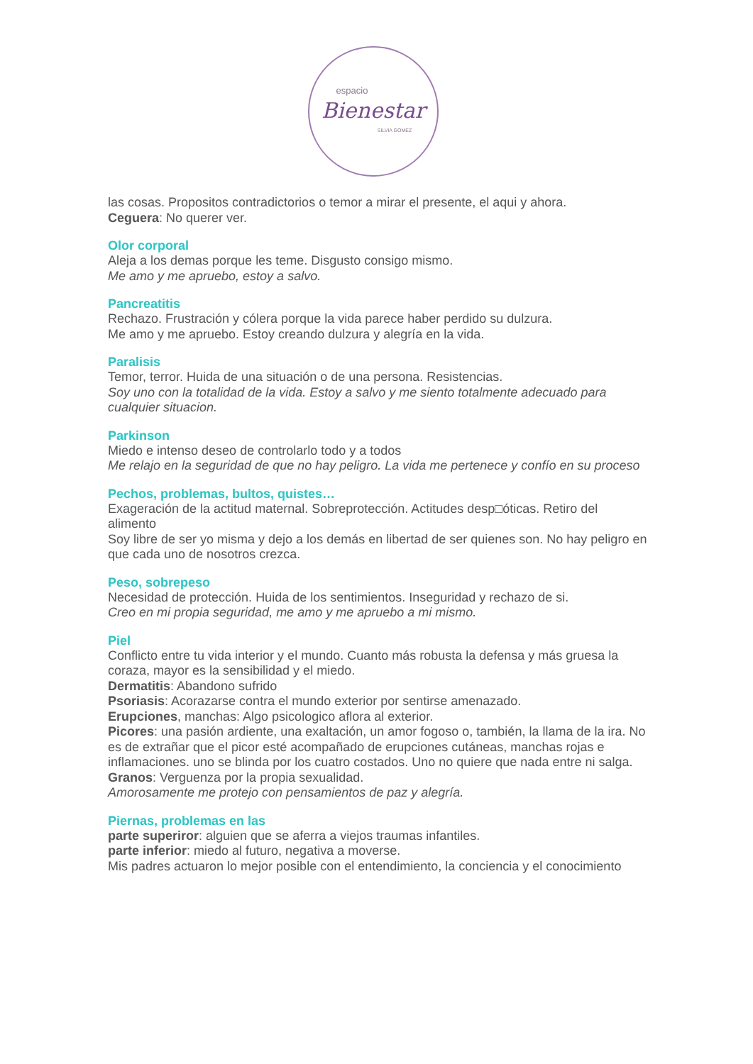espacio
Bienestar
SILVIA GOMEZ
las cosas. Propositos contradictorios o temor a mirar el presente, el aqui y ahora.
Ceguera: No querer ver.
Olor corporal
Aleja a los demas porque les teme. Disgusto consigo mismo.
Me amo y me apruebo, estoy a salvo.
Pancreatitis
Rechazo. Frustración y cólera porque la vida parece haber perdido su dulzura.
Me amo y me apruebo. Estoy creando dulzura y alegría en la vida.
Paralisis
Temor, terror. Huida de una situación o de una persona. Resistencias.
Soy uno con la totalidad de la vida. Estoy a salvo y me siento totalmente adecuado para cualquier situacion.
Parkinson
Miedo e intenso deseo de controlarlo todo y a todos
Me relajo en la seguridad de que no hay peligro. La vida me pertenece y confío en su proceso
Pechos, problemas, bultos, quistes…
Exageración de la actitud maternal. Sobreprotección. Actitudes desp□óticas. Retiro del alimento
Soy libre de ser yo misma y dejo a los demás en libertad de ser quienes son. No hay peligro en que cada uno de nosotros crezca.
Peso, sobrepeso
Necesidad de protección. Huida de los sentimientos. Inseguridad y rechazo de si.
Creo en mi propia seguridad, me amo y me apruebo a mi mismo.
Piel
Conflicto entre tu vida interior y el mundo. Cuanto más robusta la defensa y más gruesa la coraza, mayor es la sensibilidad y el miedo.
Dermatitis: Abandono sufrido
Psoriasis: Acorazarse contra el mundo exterior por sentirse amenazado.
Erupciones, manchas: Algo psicologico aflora al exterior.
Picores: una pasión ardiente, una exaltación, un amor fogoso o, también, la llama de la ira. No es de extrañar que el picor esté acompañado de erupciones cutáneas, manchas rojas e inflamaciones. uno se blinda por los cuatro costados. Uno no quiere que nada entre ni salga.
Granos: Verguenza por la propia sexualidad.
Amorosamente me protejo con pensamientos de paz y alegría.
Piernas, problemas en las
parte superiror: alguien que se aferra a viejos traumas infantiles.
parte inferior: miedo al futuro, negativa a moverse.
Mis padres actuaron lo mejor posible con el entendimiento, la conciencia y el conocimiento